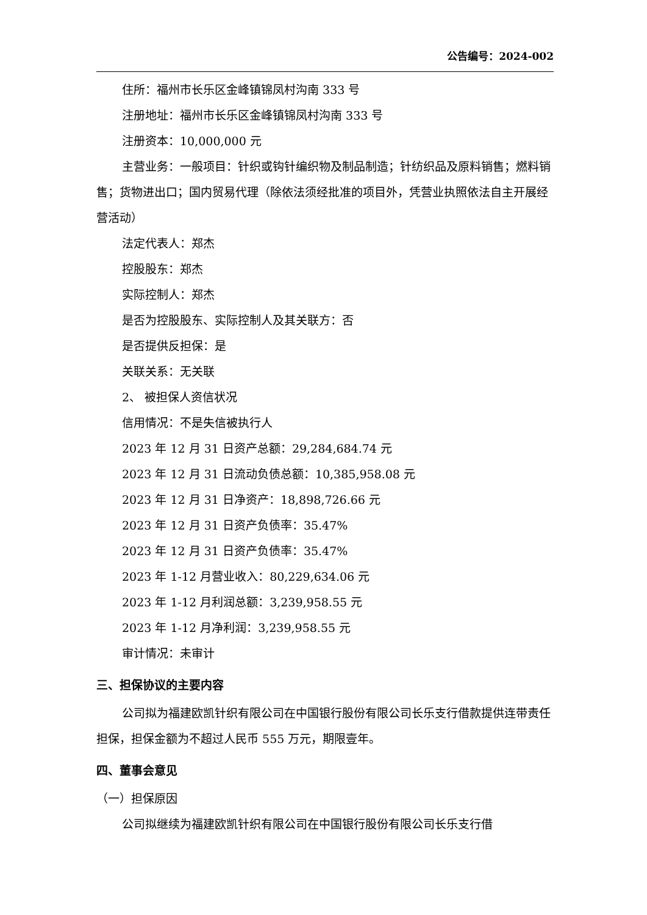公告编号：2024-002
住所：福州市长乐区金峰镇锦凤村沟南 333 号
注册地址：福州市长乐区金峰镇锦凤村沟南 333 号
注册资本：10,000,000 元
主营业务：一般项目：针织或钩针编织物及制品制造；针纺织品及原料销售；燃料销售；货物进出口；国内贸易代理（除依法须经批准的项目外，凭营业执照依法自主开展经营活动）
法定代表人：郑杰
控股股东：郑杰
实际控制人：郑杰
是否为控股股东、实际控制人及其关联方：否
是否提供反担保：是
关联关系：无关联
2、 被担保人资信状况
信用情况：不是失信被执行人
2023 年 12 月 31 日资产总额：29,284,684.74 元
2023 年 12 月 31 日流动负债总额：10,385,958.08 元
2023 年 12 月 31 日净资产：18,898,726.66 元
2023 年 12 月 31 日资产负债率：35.47%
2023 年 12 月 31 日资产负债率：35.47%
2023 年 1-12 月营业收入：80,229,634.06 元
2023 年 1-12 月利润总额：3,239,958.55 元
2023 年 1-12 月净利润：3,239,958.55 元
审计情况：未审计
三、担保协议的主要内容
公司拟为福建欧凯针织有限公司在中国银行股份有限公司长乐支行借款提供连带责任担保，担保金额为不超过人民币 555 万元，期限壹年。
四、董事会意见
（一）担保原因
公司拟继续为福建欧凯针织有限公司在中国银行股份有限公司长乐支行借